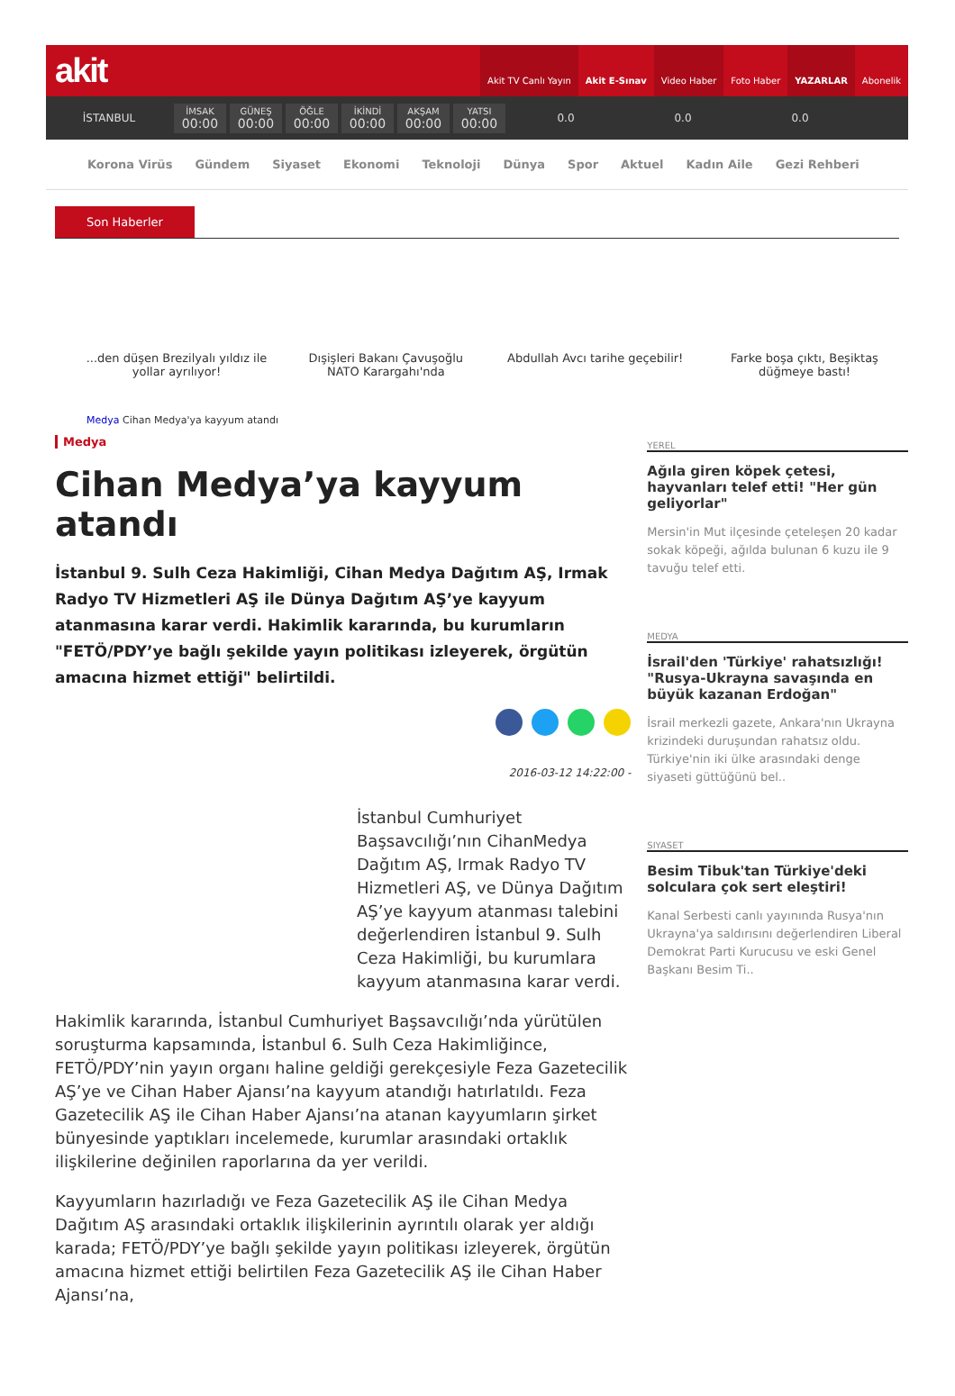akit
Akit TV Canlı Yayın Akit E-Sınav Video Haber Foto Haber YAZARLAR Abonelik
İSTANBUL
İMSAK
00:00
GÜNEŞ
00:00
ÖĞLE
00:00
İKİNDİ
00:00
AKŞAM
00:00
YATSI
00:00
0.0 0.0 0.0
Korona Virüs Gündem Siyaset Ekonomi Teknoloji Dünya Spor Aktuel Kadın Aile Gezi Rehberi
Son Haberler
...den düşen Brezilyalı yıldız ile yollar ayrılıyor!
Dışişleri Bakanı Çavuşoğlu NATO Karargahı'nda
Abdullah Avcı tarihe geçebilir!
Farke boşa çıktı, Beşiktaş düğmeye bastı!
Medya Cihan Medya'ya kayyum atandı
Medya
Cihan Medya’ya kayyum atandı
İstanbul 9. Sulh Ceza Hakimliği, Cihan Medya Dağıtım AŞ, Irmak Radyo TV Hizmetleri AŞ ile Dünya Dağıtım AŞ’ye kayyum atanmasına karar verdi. Hakimlik kararında, bu kurumların "FETÖ/PDY’ye bağlı şekilde yayın politikası izleyerek, örgütün amacına hizmet ettiği" belirtildi.
2016-03-12 14:22:00 -
İstanbul Cumhuriyet Başsavcılığı’nın CihanMedya Dağıtım AŞ, Irmak Radyo TV Hizmetleri AŞ, ve Dünya Dağıtım AŞ’ye kayyum atanması talebini değerlendiren İstanbul 9. Sulh Ceza Hakimliği, bu kurumlara kayyum atanmasına karar verdi.
Hakimlik kararında, İstanbul Cumhuriyet Başsavcılığı’nda yürütülen soruşturma kapsamında, İstanbul 6. Sulh Ceza Hakimliğince, FETÖ/PDY’nin yayın organı haline geldiği gerekçesiyle Feza Gazetecilik AŞ’ye ve Cihan Haber Ajansı’na kayyum atandığı hatırlatıldı. Feza Gazetecilik AŞ ile Cihan Haber Ajansı’na atanan kayyumların şirket bünyesinde yaptıkları incelemede, kurumlar arasındaki ortaklık ilişkilerine değinilen raporlarına da yer verildi.
Kayyumların hazırladığı ve Feza Gazetecilik AŞ ile Cihan Medya Dağıtım AŞ arasındaki ortaklık ilişkilerinin ayrıntılı olarak yer aldığı karada; FETÖ/PDY’ye bağlı şekilde yayın politikası izleyerek, örgütün amacına hizmet ettiği belirtilen Feza Gazetecilik AŞ ile Cihan Haber Ajansı’na,
YEREL
Ağıla giren köpek çetesi, hayvanları telef etti! "Her gün geliyorlar"
Mersin'in Mut ilçesinde çeteleşen 20 kadar sokak köpeği, ağılda bulunan 6 kuzu ile 9 tavuğu telef etti.
MEDYA
İsrail'den 'Türkiye' rahatsızlığı! "Rusya-Ukrayna savaşında en büyük kazanan Erdoğan"
İsrail merkezli gazete, Ankara'nın Ukrayna krizindeki duruşundan rahatsız oldu. Türkiye'nin iki ülke arasındaki denge siyaseti güttüğünü bel..
SIYASET
Besim Tibuk'tan Türkiye'deki solculara çok sert eleştiri!
Kanal Serbesti canlı yayınında Rusya'nın Ukrayna'ya saldırısını değerlendiren Liberal Demokrat Parti Kurucusu ve eski Genel Başkanı Besim Ti..